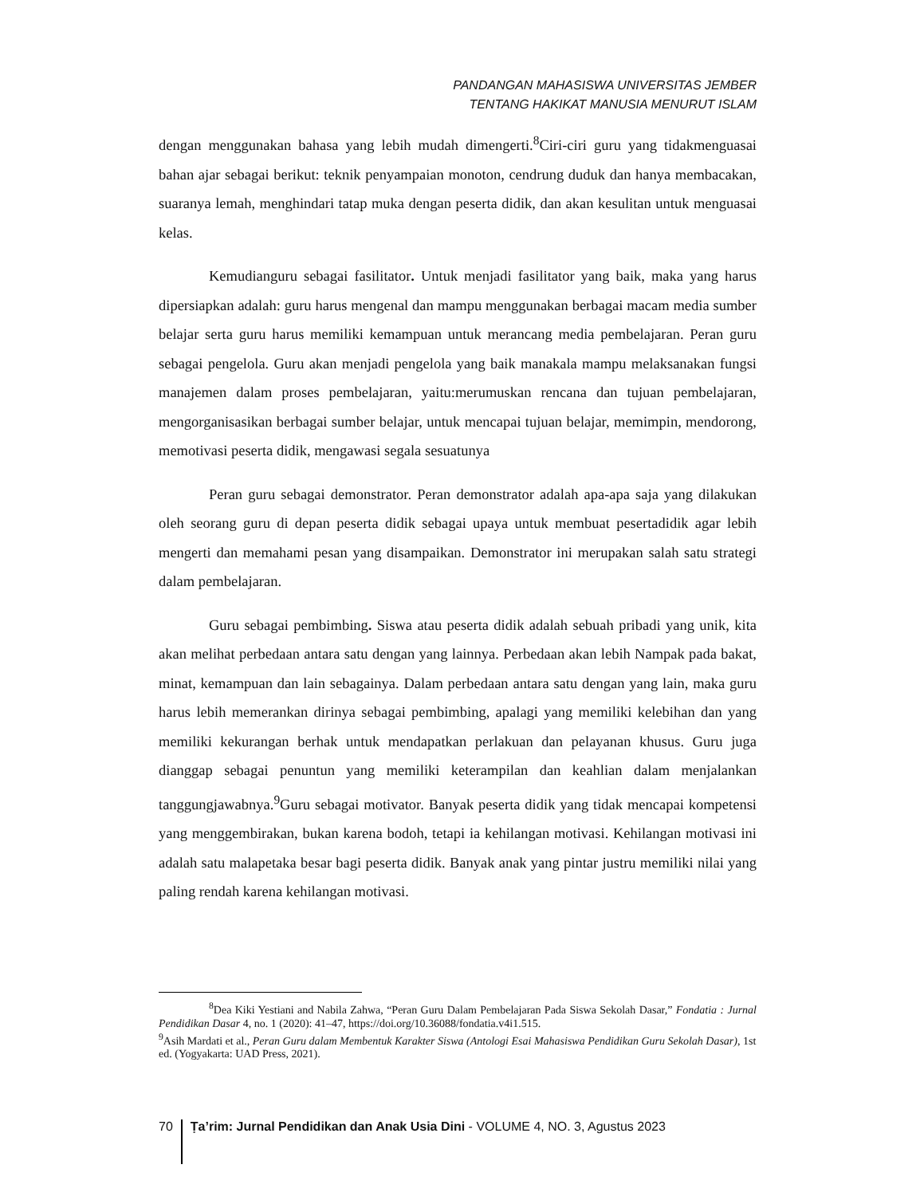PANDANGAN MAHASISWA UNIVERSITAS JEMBER
TENTANG HAKIKAT MANUSIA MENURUT ISLAM
dengan menggunakan bahasa yang lebih mudah dimengerti.<sup>8</sup>Ciri-ciri guru yang tidakmenguasai bahan ajar sebagai berikut: teknik penyampaian monoton, cendrung duduk dan hanya membacakan, suaranya lemah, menghindari tatap muka dengan peserta didik, dan akan kesulitan untuk menguasai kelas.
Kemudianguru sebagai fasilitator. Untuk menjadi fasilitator yang baik, maka yang harus dipersiapkan adalah: guru harus mengenal dan mampu menggunakan berbagai macam media sumber belajar serta guru harus memiliki kemampuan untuk merancang media pembelajaran. Peran guru sebagai pengelola. Guru akan menjadi pengelola yang baik manakala mampu melaksanakan fungsi manajemen dalam proses pembelajaran, yaitu:merumuskan rencana dan tujuan pembelajaran, mengorganisasikan berbagai sumber belajar, untuk mencapai tujuan belajar, memimpin, mendorong, memotivasi peserta didik, mengawasi segala sesuatunya
Peran guru sebagai demonstrator. Peran demonstrator adalah apa-apa saja yang dilakukan oleh seorang guru di depan peserta didik sebagai upaya untuk membuat pesertadidik agar lebih mengerti dan memahami pesan yang disampaikan. Demonstrator ini merupakan salah satu strategi dalam pembelajaran.
Guru sebagai pembimbing. Siswa atau peserta didik adalah sebuah pribadi yang unik, kita akan melihat perbedaan antara satu dengan yang lainnya. Perbedaan akan lebih Nampak pada bakat, minat, kemampuan dan lain sebagainya. Dalam perbedaan antara satu dengan yang lain, maka guru harus lebih memerankan dirinya sebagai pembimbing, apalagi yang memiliki kelebihan dan yang memiliki kekurangan berhak untuk mendapatkan perlakuan dan pelayanan khusus. Guru juga dianggap sebagai penuntun yang memiliki keterampilan dan keahlian dalam menjalankan tanggungjawabnya.<sup>9</sup>Guru sebagai motivator. Banyak peserta didik yang tidak mencapai kompetensi yang menggembirakan, bukan karena bodoh, tetapi ia kehilangan motivasi. Kehilangan motivasi ini adalah satu malapetaka besar bagi peserta didik. Banyak anak yang pintar justru memiliki nilai yang paling rendah karena kehilangan motivasi.
<sup>8</sup> Dea Kiki Yestiani and Nabila Zahwa, “Peran Guru Dalam Pembelajaran Pada Siswa Sekolah Dasar,” Fondatia : Jurnal Pendidikan Dasar 4, no. 1 (2020): 41–47, https://doi.org/10.36088/fondatia.v4i1.515.
<sup>9</sup> Asih Mardati et al., Peran Guru dalam Membentuk Karakter Siswa (Antologi Esai Mahasiswa Pendidikan Guru Sekolah Dasar), 1st ed. (Yogyakarta: UAD Press, 2021).
70 Ṭa’rim: Jurnal Pendidikan dan Anak Usia Dini - VOLUME 4, NO. 3, Agustus 2023